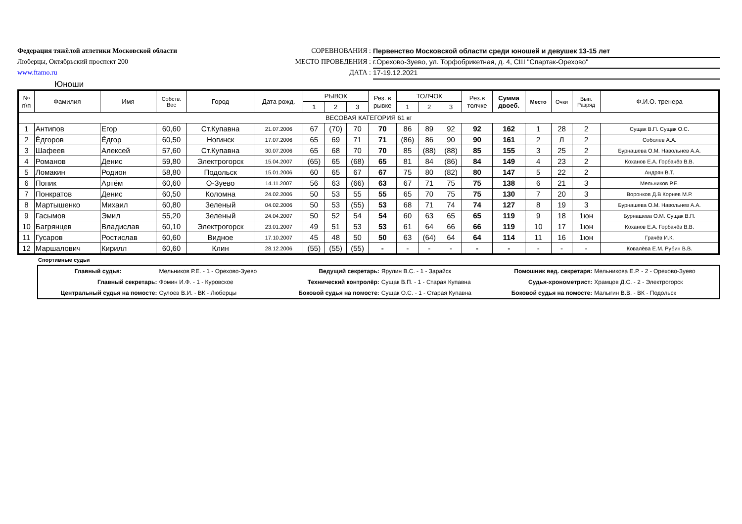Федерация тяжёлой атлетики Московской области
Люберцы, Октябрьский проспект 200
www.ftamo.ru
СОРЕВНОВАНИЯ : Первенство Московской области среди юношей и девушек 13-15 лет
МЕСТО ПРОВЕДЕНИЯ : г.Орехово-Зуево, ул. Торфобрикетная, д. 4, СШ "Спартак-Орехово"
ДАТА : 17-19.12.2021
Юноши
| № п\п | Фамилия | Имя | Собств. Вес | Город | Дата рожд. | РЫВОК | | | Рез. в рывке | ТОЛЧОК | | | Рез.в толчке | Сумма двоеб. | Место | Очки | Вып. Разряд | Ф.И.О. тренера |
| --- | --- | --- | --- | --- | --- | --- | --- | --- | --- | --- | --- | --- | --- | --- | --- | --- | --- | --- |
| | | | | | | 1 | 2 | 3 | | 1 | 2 | 3 | | | | | | |
| ВЕСОВАЯ КАТЕГОРИЯ 61 кг | | | | | | | | | | | | | | | | | | |
| 1 | Антипов | Егор | 60,60 | Ст.Купавна | 21.07.2006 | 67 | (70) | 70 | 70 | 86 | 89 | 92 | 92 | 162 | 1 | 28 | 2 | Сущак В.П. Сущак О.С. |
| 2 | Ёдгоров | Ёдгор | 60,50 | Ногинск | 17.07.2006 | 65 | 69 | 71 | 71 | (86) | 86 | 90 | 90 | 161 | 2 | Л | 2 | Соболев А.А. |
| 3 | Шафеев | Алексей | 57,60 | Ст.Купавна | 30.07.2006 | 65 | 68 | 70 | 70 | 85 | (88) | (88) | 85 | 155 | 3 | 25 | 2 | Бурнашева О.М. Навольнев А.А. |
| 4 | Романов | Денис | 59,80 | Электрогорск | 15.04.2007 | (65) | 65 | (68) | 65 | 81 | 84 | (86) | 84 | 149 | 4 | 23 | 2 | Коханов Е.А. Горбачёв В.В. |
| 5 | Ломакин | Родион | 58,80 | Подольск | 15.01.2006 | 60 | 65 | 67 | 67 | 75 | 80 | (82) | 80 | 147 | 5 | 22 | 2 | Андрян В.Т. |
| 6 | Попик | Артём | 60,60 | О-Зуево | 14.11.2007 | 56 | 63 | (66) | 63 | 67 | 71 | 75 | 75 | 138 | 6 | 21 | 3 | Мельников Р.Е. |
| 7 | Понкратов | Денис | 60,50 | Коломна | 24.02.2006 | 50 | 53 | 55 | 55 | 65 | 70 | 75 | 75 | 130 | 7 | 20 | 3 | Воронков Д.В Корнев М.Р. |
| 8 | Мартышенко | Михаил | 60,80 | Зеленый | 04.02.2006 | 50 | 53 | (55) | 53 | 68 | 71 | 74 | 74 | 127 | 8 | 19 | 3 | Бурнашева О.М. Навольнев А.А. |
| 9 | Гасымов | Эмил | 55,20 | Зеленый | 24.04.2007 | 50 | 52 | 54 | 54 | 60 | 63 | 65 | 65 | 119 | 9 | 18 | 1юн | Бурнашева О.М. Сущак В.П. |
| 10 | Багрянцев | Владислав | 60,10 | Электрогорск | 23.01.2007 | 49 | 51 | 53 | 53 | 61 | 64 | 66 | 66 | 119 | 10 | 17 | 1юн | Коханов Е.А. Горбачёв В.В. |
| 11 | Гусаров | Ростислав | 60,60 | Видное | 17.10.2007 | 45 | 48 | 50 | 50 | 63 | (64) | 64 | 64 | 114 | 11 | 16 | 1юн | Грачёв И.К. |
| 12 | Маршалович | Кирилл | 60,60 | Клин | 28.12.2006 | (55) | (55) | (55) | - | - | - | - | - | - | - | - | - | Ковалёва Е.М. Рубин В.В. |
Спортивные судьи
| Главный судья: | Мельников Р.Е. - 1 - Орехово-Зуево | Ведущий секретарь: | Ярулин В.С. - 1 - Зарайск | Помошник вед. секретаря: | Мельникова Е.Р. - 2 - Орехово-Зуево |
| Главный секретарь: | Фомин И.Ф. - 1 - Куровское | Технический контролёр: | Сущак В.П. - 1 - Старая Купавна | Судья-хронометрист: | Храмцов Д.С. - 2 - Электрогорск |
| Центральный судья на помосте: | Сулоев В.И. - ВК - Люберцы | Боковой судья на помосте: | Сущак О.С. - 1 - Старая Купавна | Боковой судья на помосте: | Малыгин В.В. - ВК - Подольск |